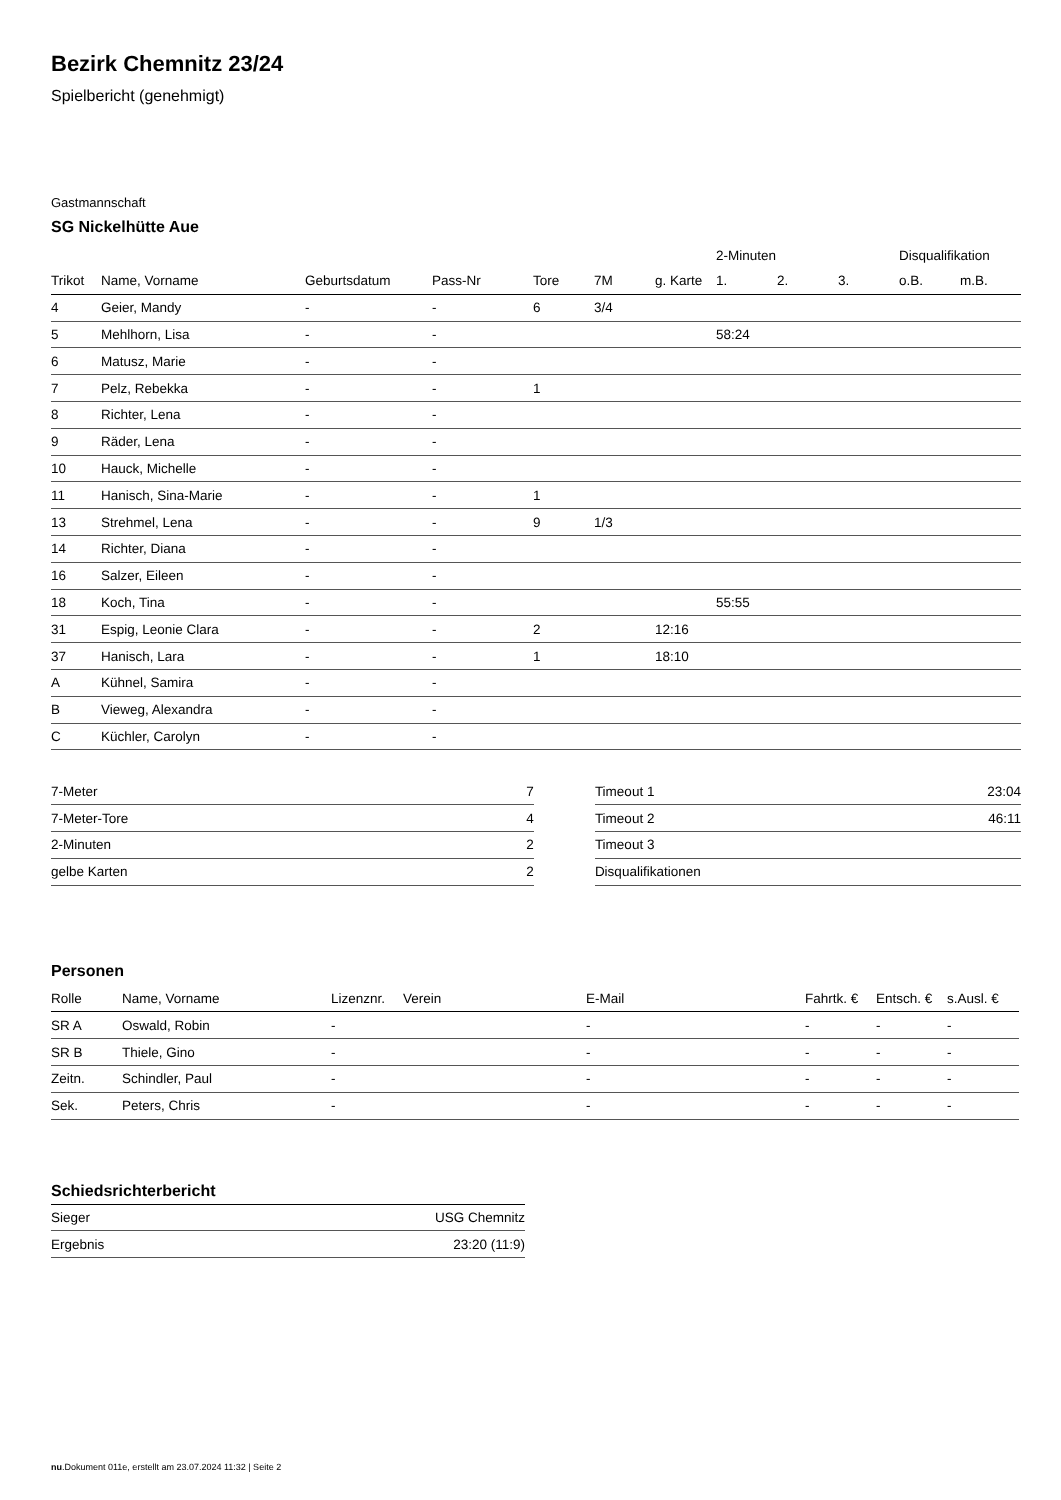Bezirk Chemnitz 23/24
Spielbericht (genehmigt)
Gastmannschaft
SG Nickelhütte Aue
| | | | | | | | 2-Minuten | | | Disqualifikation | |
| --- | --- | --- | --- | --- | --- | --- | --- | --- | --- | --- | --- |
| Trikot | Name, Vorname | Geburtsdatum | Pass-Nr | Tore | 7M | g. Karte | 1. | 2. | 3. | o.B. | m.B. |
| 4 | Geier, Mandy | - | - | 6 | 3/4 | | | | | | |
| 5 | Mehlhorn, Lisa | - | - | | | | 58:24 | | | | |
| 6 | Matusz, Marie | - | - | | | | | | | | |
| 7 | Pelz, Rebekka | - | - | 1 | | | | | | | |
| 8 | Richter, Lena | - | - | | | | | | | | |
| 9 | Räder, Lena | - | - | | | | | | | | |
| 10 | Hauck, Michelle | - | - | | | | | | | | |
| 11 | Hanisch, Sina-Marie | - | - | 1 | | | | | | | |
| 13 | Strehmel, Lena | - | - | 9 | 1/3 | | | | | | |
| 14 | Richter, Diana | - | - | | | | | | | | |
| 16 | Salzer, Eileen | - | - | | | | | | | | |
| 18 | Koch, Tina | - | - | | | | 55:55 | | | | |
| 31 | Espig, Leonie Clara | - | - | 2 | | 12:16 | | | | | |
| 37 | Hanisch, Lara | - | - | 1 | | 18:10 | | | | | |
| A | Kühnel, Samira | - | - | | | | | | | | |
| B | Vieweg, Alexandra | - | - | | | | | | | | |
| C | Küchler, Carolyn | - | - | | | | | | | | |
| 7-Meter | 7 |
| 7-Meter-Tore | 4 |
| 2-Minuten | 2 |
| gelbe Karten | 2 |
| Timeout 1 | 23:04 |
| Timeout 2 | 46:11 |
| Timeout 3 | |
| Disqualifikationen | |
Personen
| Rolle | Name, Vorname | Lizenznr. | Verein | E-Mail | Fahrtk. € | Entsch. € | s.Ausl. € |
| --- | --- | --- | --- | --- | --- | --- | --- |
| SR A | Oswald, Robin | - | | - | - | - | - |
| SR B | Thiele, Gino | - | | - | - | - | - |
| Zeitn. | Schindler, Paul | - | | - | - | - | - |
| Sek. | Peters, Chris | - | | - | - | - | - |
Schiedsrichterbericht
| Sieger | USG Chemnitz |
| Ergebnis | 23:20 (11:9) |
nu.Dokument 011e, erstellt am 23.07.2024 11:32 | Seite 2